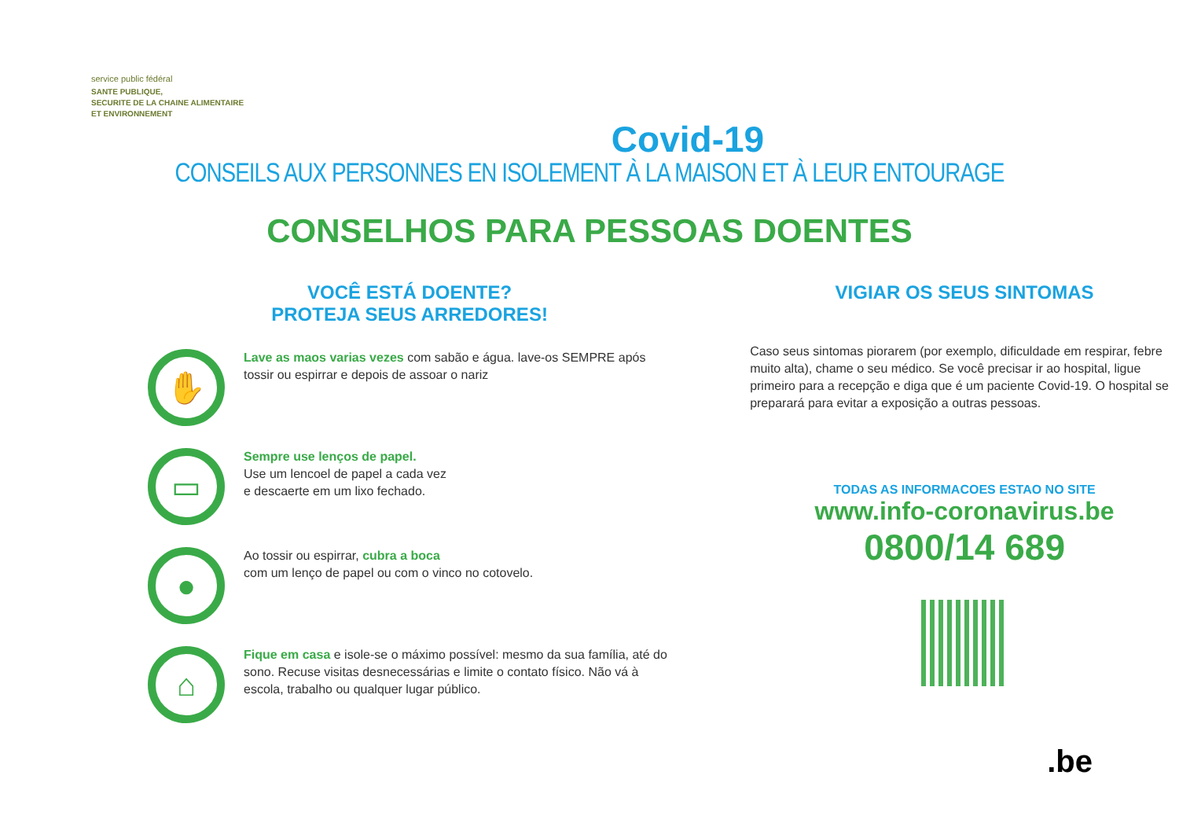service public fédéral
SANTE PUBLIQUE,
SECURITE DE LA CHAINE ALIMENTAIRE
ET ENVIRONNEMENT
Covid-19
CONSEILS AUX PERSONNES EN ISOLEMENT À LA MAISON ET À LEUR ENTOURAGE
CONSELHOS PARA PESSOAS DOENTES
VOCÊ ESTÁ DOENTE?
PROTEJA SEUS ARREDORES!
✋
Lave as maos varias vezes com sabão e água. lave-os SEMPRE após tossir ou espirrar e depois de assoar o nariz
▭
Sempre use lenços de papel.
Use um lencoel de papel a cada vez
e descaerte em um lixo fechado.
●
Ao tossir ou espirrar, cubra a boca
com um lenço de papel ou com o vinco no cotovelo.
⌂
Fique em casa e isole-se o máximo possível: mesmo da sua família, até do sono. Recuse visitas desnecessárias e limite o contato físico. Não vá à escola, trabalho ou qualquer lugar público.
VIGIAR OS SEUS SINTOMAS
Caso seus sintomas piorarem (por exemplo, dificuldade em respirar, febre muito alta), chame o seu médico. Se você precisar ir ao hospital, ligue primeiro para a recepção e diga que é um paciente Covid-19. O hospital se preparará para evitar a exposição a outras pessoas.
TODAS AS INFORMACOES ESTAO NO SITE
www.info-coronavirus.be
0800/14 689
.be